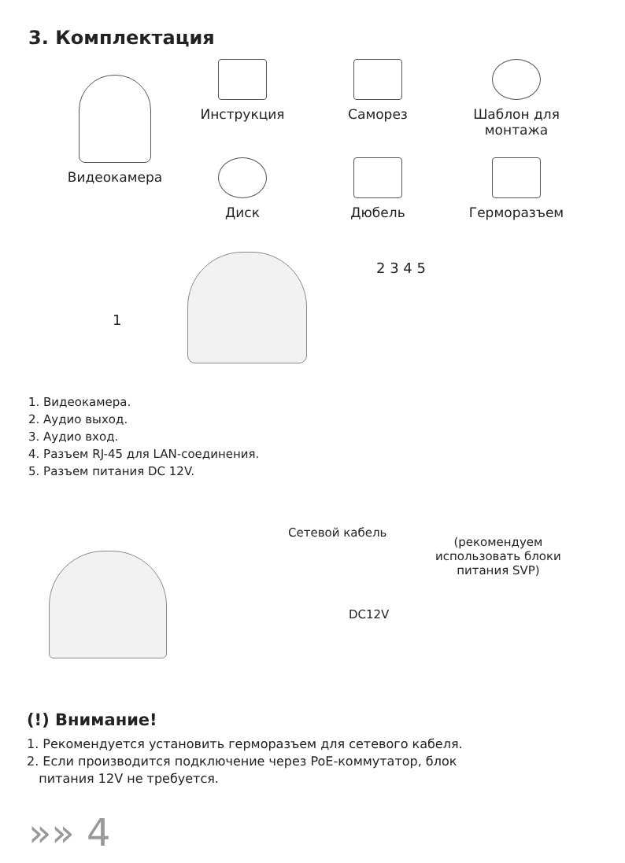3. Комплектация
Видеокамера
Инструкция Саморез
Шаблон для
монтажа
Диск Дюбель Герморазъем
1
2 3 4 5
1. Видеокамера.
2. Аудио выход.
3. Аудио вход.
4. Разъем RJ-45 для LAN-соединения.
5. Разъем питания DC 12V.
Сетевой кабель
(рекомендуем
использовать блоки
питания SVP)
DC12V
(!) Внимание!
1. Рекомендуется установить герморазъем для сетевого кабеля.
2. Если производится подключение через PoE-коммутатор, блок
питания 12V не требуется.
»» 4